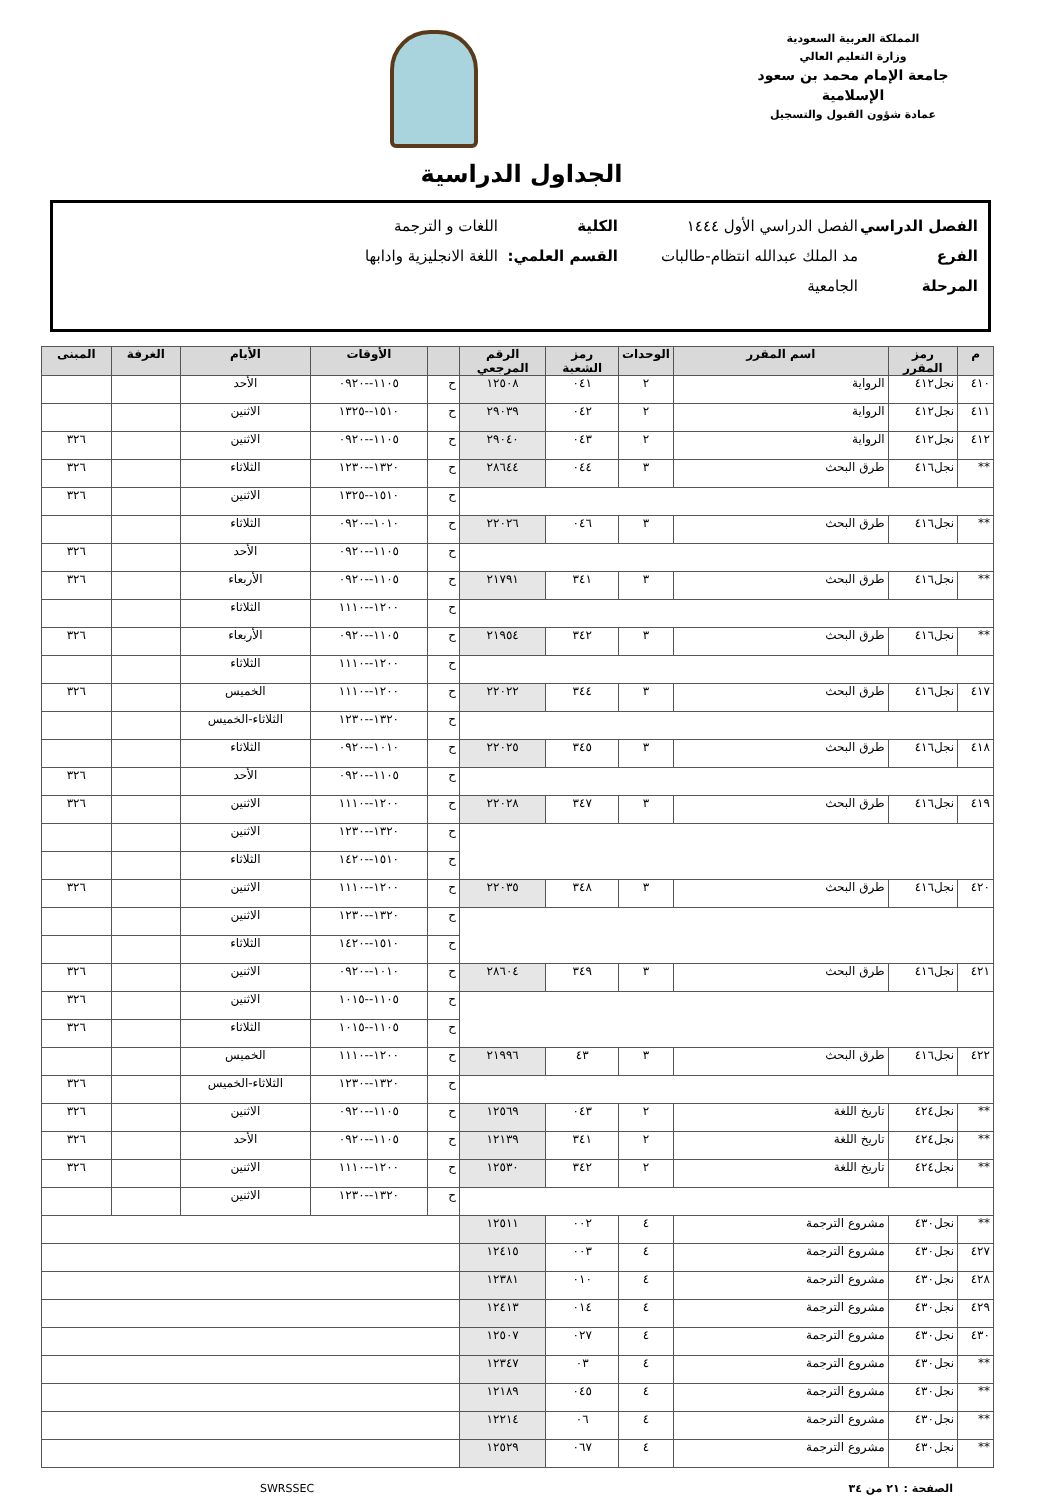المملكة العربية السعودية
وزارة التعليم العالي
جامعة الإمام محمد بن سعود الإسلامية
عمادة شؤون القبول والتسجيل
الجداول الدراسية
الفصل الدراسي الفصل الدراسي الأول ١٤٤٤ الكلية اللغات و الترجمة
الفرع مد الملك عبدالله انتظام-طالبات القسم العلمي: اللغة الانجليزية وادابها
المرحلة الجامعية
| م | رمز المقرر | اسم المقرر | الوحدات | رمز الشعبة | الرقم المرجعي | | الأوقات | الأيام | الغرفة | المبنى |
| --- | --- | --- | --- | --- | --- | --- | --- | --- | --- | --- |
| ٤١٠ | نجل٤١٢ | الرواية | ٢ | ٠٤١ | ١٢٥٠٨ | ح | ١١٠٥--٠٩٢٠ | الأحد | | |
| ٤١١ | نجل٤١٢ | الرواية | ٢ | ٠٤٢ | ٢٩٠٣٩ | ح | ١٥١٠--١٣٢٥ | الاثنين | | |
| ٤١٢ | نجل٤١٢ | الرواية | ٢ | ٠٤٣ | ٢٩٠٤٠ | ح | ١١٠٥--٠٩٢٠ | الاثنين | | ٣٢٦ |
| ** | نجل٤١٦ | طرق البحث | ٣ | ٠٤٤ | ٢٨٦٤٤ | ح | ١٣٢٠--١٢٣٠ | الثلاثاء | | ٣٢٦ |
| | | | | | | ح | ١٥١٠--١٣٢٥ | الاثنين | | ٣٢٦ |
| ** | نجل٤١٦ | طرق البحث | ٣ | ٠٤٦ | ٢٢٠٢٦ | ح | ١٠١٠--٠٩٢٠ | الثلاثاء | | |
| | | | | | | ح | ١١٠٥--٠٩٢٠ | الأحد | | ٣٢٦ |
| ** | نجل٤١٦ | طرق البحث | ٣ | ٣٤١ | ٢١٧٩١ | ح | ١١٠٥--٠٩٢٠ | الأربعاء | | ٣٢٦ |
| | | | | | | ح | ١٢٠٠--١١١٠ | الثلاثاء | | |
| ** | نجل٤١٦ | طرق البحث | ٣ | ٣٤٢ | ٢١٩٥٤ | ح | ١١٠٥--٠٩٢٠ | الأربعاء | | ٣٢٦ |
| | | | | | | ح | ١٢٠٠--١١١٠ | الثلاثاء | | |
| ٤١٧ | نجل٤١٦ | طرق البحث | ٣ | ٣٤٤ | ٢٢٠٢٢ | ح | ١٢٠٠--١١١٠ | الخميس | | ٣٢٦ |
| | | | | | | ح | ١٣٢٠--١٢٣٠ | الثلاثاء-الخميس | | |
| ٤١٨ | نجل٤١٦ | طرق البحث | ٣ | ٣٤٥ | ٢٢٠٢٥ | ح | ١٠١٠--٠٩٢٠ | الثلاثاء | | |
| | | | | | | ح | ١١٠٥--٠٩٢٠ | الأحد | | ٣٢٦ |
| ٤١٩ | نجل٤١٦ | طرق البحث | ٣ | ٣٤٧ | ٢٢٠٢٨ | ح | ١٢٠٠--١١١٠ | الاثنين | | ٣٢٦ |
| | | | | | | ح | ١٣٢٠--١٢٣٠ | الاثنين | | |
| | | | | | | ح | ١٥١٠--١٤٢٠ | الثلاثاء | | |
| ٤٢٠ | نجل٤١٦ | طرق البحث | ٣ | ٣٤٨ | ٢٢٠٣٥ | ح | ١٢٠٠--١١١٠ | الاثنين | | ٣٢٦ |
| | | | | | | ح | ١٣٢٠--١٢٣٠ | الاثنين | | |
| | | | | | | ح | ١٥١٠--١٤٢٠ | الثلاثاء | | |
| ٤٢١ | نجل٤١٦ | طرق البحث | ٣ | ٣٤٩ | ٢٨٦٠٤ | ح | ١٠١٠--٠٩٢٠ | الاثنين | | ٣٢٦ |
| | | | | | | ح | ١١٠٥--١٠١٥ | الاثنين | | ٣٢٦ |
| | | | | | | ح | ١١٠٥--١٠١٥ | الثلاثاء | | ٣٢٦ |
| ٤٢٢ | نجل٤١٦ | طرق البحث | ٣ | ٤٣ | ٢١٩٩٦ | ح | ١٢٠٠--١١١٠ | الخميس | | |
| | | | | | | ح | ١٣٢٠--١٢٣٠ | الثلاثاء-الخميس | | ٣٢٦ |
| ** | نجل٤٢٤ | تاريخ اللغة | ٢ | ٠٤٣ | ١٢٥٦٩ | ح | ١١٠٥--٠٩٢٠ | الاثنين | | ٣٢٦ |
| ** | نجل٤٢٤ | تاريخ اللغة | ٢ | ٣٤١ | ١٢١٣٩ | ح | ١١٠٥--٠٩٢٠ | الأحد | | ٣٢٦ |
| ** | نجل٤٢٤ | تاريخ اللغة | ٢ | ٣٤٢ | ١٢٥٣٠ | ح | ١٢٠٠--١١١٠ | الاثنين | | ٣٢٦ |
| | | | | | | ح | ١٣٢٠--١٢٣٠ | الاثنين | | |
| ** | نجل٤٣٠ | مشروع الترجمة | ٤ | ٠٠٢ | ١٢٥١١ | | | | | |
| ٤٢٧ | نجل٤٣٠ | مشروع الترجمة | ٤ | ٠٠٣ | ١٢٤١٥ | | | | | |
| ٤٢٨ | نجل٤٣٠ | مشروع الترجمة | ٤ | ٠١٠ | ١٢٣٨١ | | | | | |
| ٤٢٩ | نجل٤٣٠ | مشروع الترجمة | ٤ | ٠١٤ | ١٢٤١٣ | | | | | |
| ٤٣٠ | نجل٤٣٠ | مشروع الترجمة | ٤ | ٠٢٧ | ١٢٥٠٧ | | | | | |
| ** | نجل٤٣٠ | مشروع الترجمة | ٤ | ٠٣ | ١٢٣٤٧ | | | | | |
| ** | نجل٤٣٠ | مشروع الترجمة | ٤ | ٠٤٥ | ١٢١٨٩ | | | | | |
| ** | نجل٤٣٠ | مشروع الترجمة | ٤ | ٠٦ | ١٢٢١٤ | | | | | |
| ** | نجل٤٣٠ | مشروع الترجمة | ٤ | ٠٦٧ | ١٢٥٢٩ | | | | | |
الصفحة : ٢١ من ٣٤ SWRSSEC